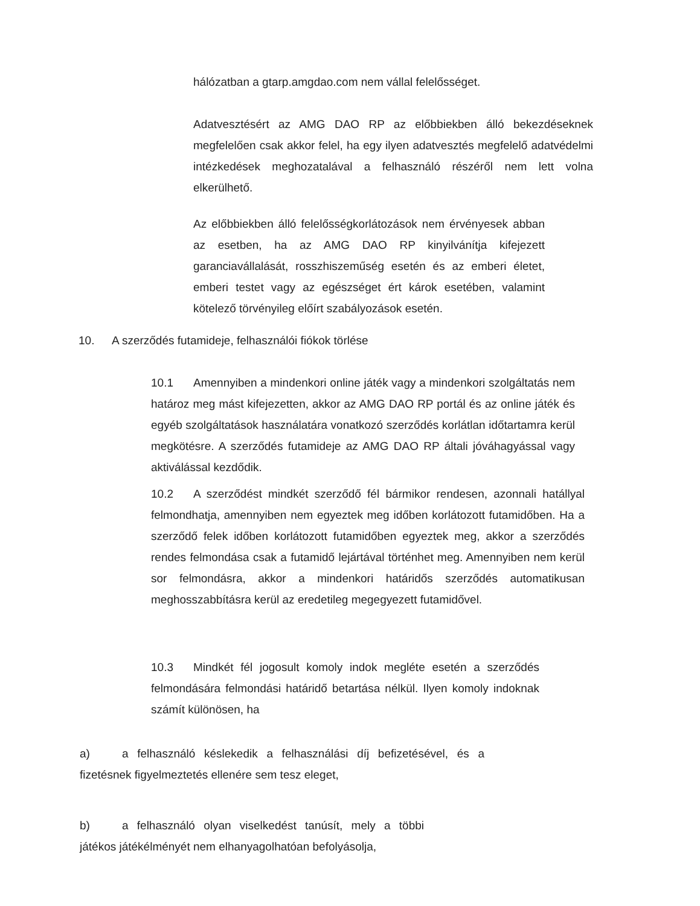hálózatban a gtarp.amgdao.com nem vállal felelősséget.
Adatvesztésért az AMG DAO RP az előbbiekben álló bekezdéseknek megfelelően csak akkor felel, ha egy ilyen adatvesztés megfelelő adatvédelmi intézkedések meghozatalával a felhasználó részéről nem lett volna elkerülhető.
Az előbbiekben álló felelősségkorlátozások nem érvényesek abban az esetben, ha az AMG DAO RP kinyilvánítja kifejezett garanciavállalását, rosszhiszeműség esetén és az emberi életet, emberi testet vagy az egészséget ért károk esetében, valamint kötelező törvényileg előírt szabályozások esetén.
10. A szerződés futamideje, felhasználói fiókok törlése
10.1 Amennyiben a mindenkori online játék vagy a mindenkori szolgáltatás nem határoz meg mást kifejezetten, akkor az AMG DAO RP portál és az online játék és egyéb szolgáltatások használatára vonatkozó szerződés korlátlan időtartamra kerül megkötésre. A szerződés futamideje az AMG DAO RP általi jóváhagyással vagy aktiválással kezdődik.
10.2 A szerződést mindkét szerződő fél bármikor rendesen, azonnali hatállyal felmondhatja, amennyiben nem egyeztek meg időben korlátozott futamidőben. Ha a szerződő felek időben korlátozott futamidőben egyeztek meg, akkor a szerződés rendes felmondása csak a futamidő lejártával történhet meg. Amennyiben nem kerül sor felmondásra, akkor a mindenkori határidős szerződés automatikusan meghosszabbításra kerül az eredetileg megegyezett futamidővel.
10.3 Mindkét fél jogosult komoly indok megléte esetén a szerződés felmondására felmondási határidő betartása nélkül. Ilyen komoly indoknak számít különösen, ha
a) a felhasználó késlekedik a felhasználási díj befizetésével, és a fizetésnek figyelmeztetés ellenére sem tesz eleget,
b) a felhasználó olyan viselkedést tanúsít, mely a többi játékos játékélményét nem elhanyagolhatóan befolyásolja,